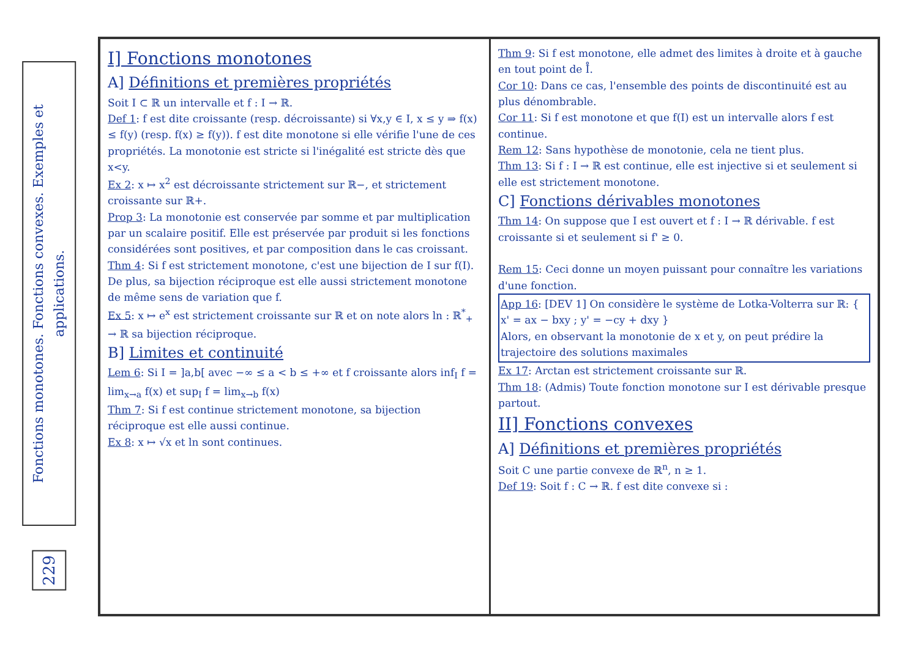Fonctions monotones. Fonctions convexes. Exemples et applications.
229
I] Fonctions monotones
A] Définitions et premières propriétés
Soit I ⊂ ℝ un intervalle et f : I → ℝ.
Def 1: f est dite croissante (resp. décroissante) si ∀x,y ∈ I, x ≤ y ⇒ f(x) ≤ f(y) (resp. f(x) ≥ f(y)). f est dite monotone si elle vérifie l'une de ces propriétés. La monotonie est stricte si l'inégalité est stricte dès que x<y.
Ex 2: x ↦ x<sup>2</sup> est décroissante strictement sur ℝ−, et strictement croissante sur ℝ+.
Prop 3: La monotonie est conservée par somme et par multiplication par un scalaire positif. Elle est préservée par produit si les fonctions considérées sont positives, et par composition dans le cas croissant.
Thm 4: Si f est strictement monotone, c'est une bijection de I sur f(I). De plus, sa bijection réciproque est elle aussi strictement monotone de même sens de variation que f.
Ex 5: x ↦ e<sup>x</sup> est strictement croissante sur ℝ et on note alors ln : ℝ<sup>*</sup><sub>+</sub> → ℝ sa bijection réciproque.
B] Limites et continuité
Lem 6: Si I = ]a,b[ avec −∞ ≤ a < b ≤ +∞ et f croissante alors inf<sub>I</sub> f = lim<sub>x→a</sub> f(x) et sup<sub>I</sub> f = lim<sub>x→b</sub> f(x)
Thm 7: Si f est continue strictement monotone, sa bijection réciproque est elle aussi continue.
Ex 8: x ↦ √x et ln sont continues.
Thm 9: Si f est monotone, elle admet des limites à droite et à gauche en tout point de I̊.
Cor 10: Dans ce cas, l'ensemble des points de discontinuité est au plus dénombrable.
Cor 11: Si f est monotone et que f(I) est un intervalle alors f est continue.
Rem 12: Sans hypothèse de monotonie, cela ne tient plus.
Thm 13: Si f : I → ℝ est continue, elle est injective si et seulement si elle est strictement monotone.
C] Fonctions dérivables monotones
Thm 14: On suppose que I est ouvert et f : I → ℝ dérivable. f est croissante si et seulement si f' ≥ 0.
Rem 15: Ceci donne un moyen puissant pour connaître les variations d'une fonction.
App 16: [DEV 1] On considère le système de Lotka-Volterra sur ℝ: { x' = ax − bxy ; y' = −cy + dxy }
Alors, en observant la monotonie de x et y, on peut prédire la trajectoire des solutions maximales
Ex 17: Arctan est strictement croissante sur ℝ.
Thm 18: (Admis) Toute fonction monotone sur I est dérivable presque partout.
II] Fonctions convexes
A] Définitions et premières propriétés
Soit C une partie convexe de ℝ<sup>n</sup>, n ≥ 1.
Def 19: Soit f : C → ℝ. f est dite convexe si :